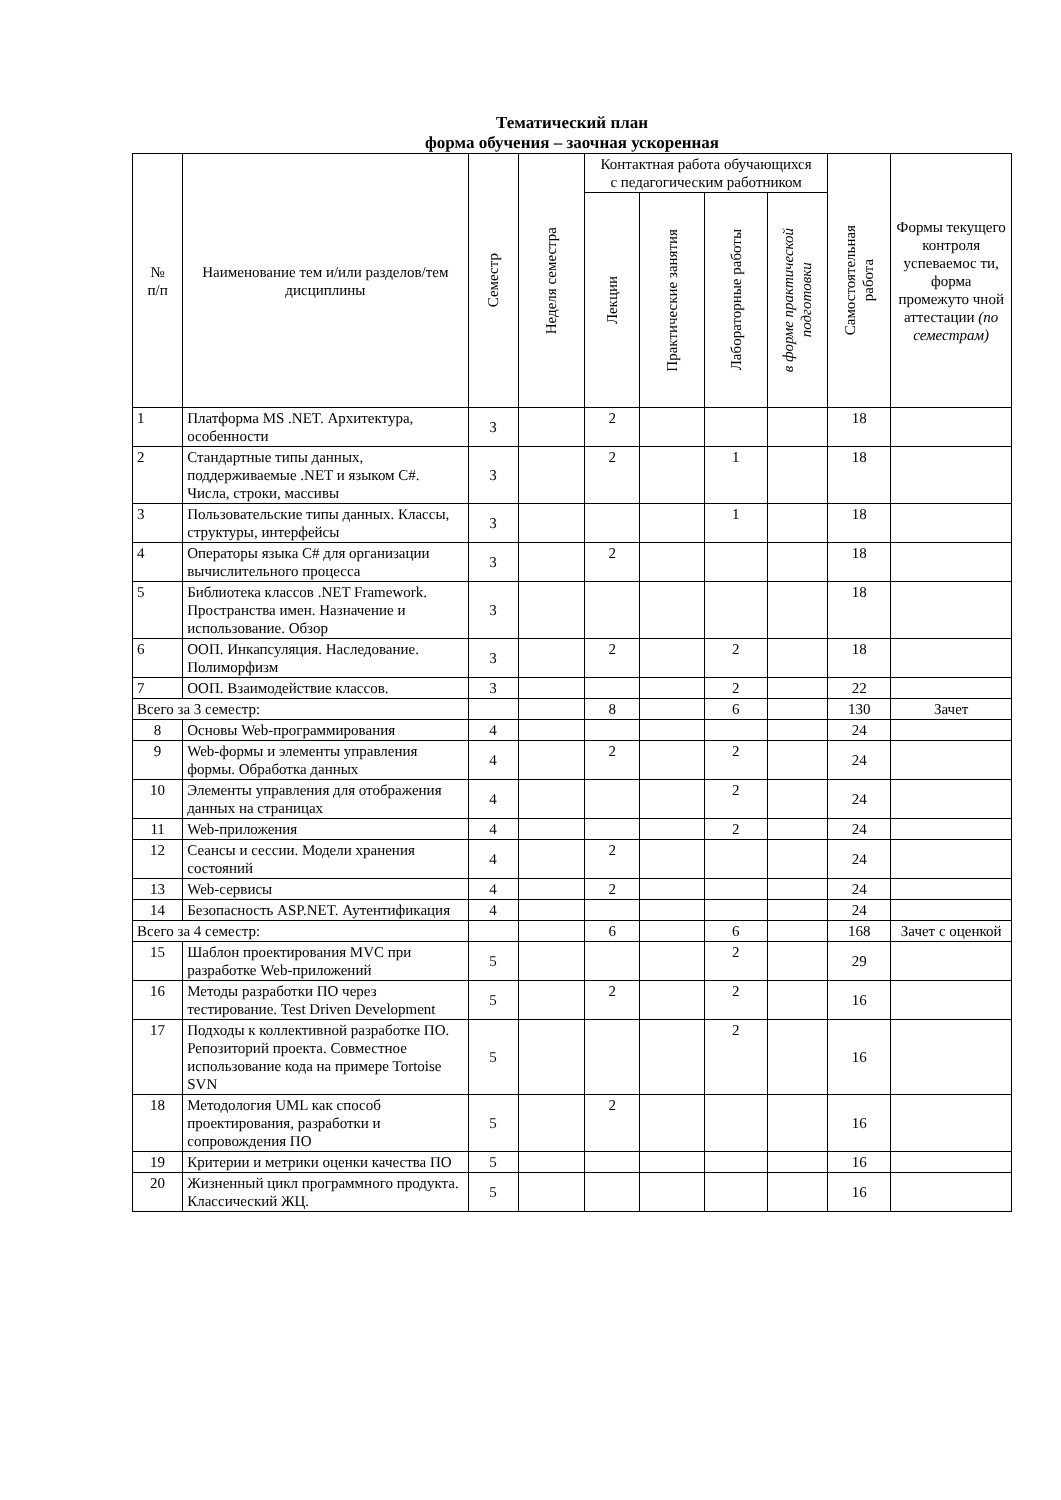Тематический план
форма обучения – заочная ускоренная
| № п/п | Наименование тем и/или разделов/тем дисциплины | Семестр | Неделя семестра | Контактная работа обучающихся с педагогическим работником | | | | Самостоятельная работа | Формы текущего контроля успеваемос ти, форма промежуто чной аттестации (по семестрам) |
| --- | --- | --- | --- | --- | --- | --- | --- | --- | --- |
| | | | | Лекции | Практические занятия | Лабораторные работы | в форме практической подготовки | | |
| 1 | Платформа MS .NET. Архитектура, особенности | 3 | | 2 | | | | 18 | |
| 2 | Стандартные типы данных, поддерживаемые .NET и языком C#. Числа, строки, массивы | 3 | | 2 | | 1 | | 18 | |
| 3 | Пользовательские типы данных. Классы, структуры, интерфейсы | 3 | | | | 1 | | 18 | |
| 4 | Операторы языка C# для организации вычислительного процесса | 3 | | 2 | | | | 18 | |
| 5 | Библиотека классов .NET Framework. Пространства имен. Назначение и использование. Обзор | 3 | | | | | | 18 | |
| 6 | ООП. Инкапсуляция. Наследование. Полиморфизм | 3 | | 2 | | 2 | | 18 | |
| 7 | ООП. Взаимодействие классов. | 3 | | | | 2 | | 22 | |
| Всего за 3 семестр: | | | | 8 | | 6 | | 130 | Зачет |
| 8 | Основы Web-программирования | 4 | | | | | | 24 | |
| 9 | Web-формы и элементы управления формы. Обработка данных | 4 | | 2 | | 2 | | 24 | |
| 10 | Элементы управления для отображения данных на страницах | 4 | | | | 2 | | 24 | |
| 11 | Web-приложения | 4 | | | | 2 | | 24 | |
| 12 | Сеансы и сессии. Модели хранения состояний | 4 | | 2 | | | | 24 | |
| 13 | Web-сервисы | 4 | | 2 | | | | 24 | |
| 14 | Безопасность ASP.NET. Аутентификация | 4 | | | | | | 24 | |
| Всего за 4 семестр: | | | | 6 | | 6 | | 168 | Зачет с оценкой |
| 15 | Шаблон проектирования MVC при разработке Web-приложений | 5 | | | | 2 | | 29 | |
| 16 | Методы разработки ПО через тестирование. Test Driven Development | 5 | | 2 | | 2 | | 16 | |
| 17 | Подходы к коллективной разработке ПО. Репозиторий проекта. Совместное использование кода на примере Tortoise SVN | 5 | | | | 2 | | 16 | |
| 18 | Методология UML как способ проектирования, разработки и сопровождения ПО | 5 | | 2 | | | | 16 | |
| 19 | Критерии и метрики оценки качества ПО | 5 | | | | | | 16 | |
| 20 | Жизненный цикл программного продукта. Классический ЖЦ. | 5 | | | | | | 16 | |